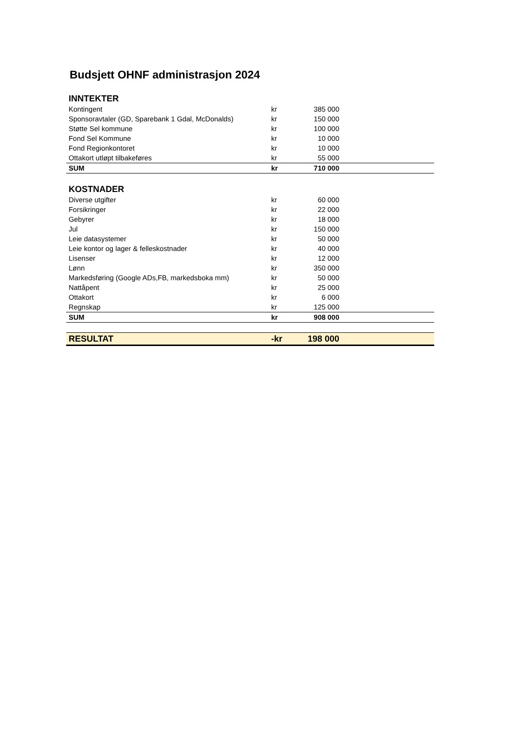Budsjett OHNF administrasjon 2024
| INNTEKTER | | | |
| Kontingent | kr | 385 000 | |
| Sponsoravtaler (GD, Sparebank 1 Gdal, McDonalds) | kr | 150 000 | |
| Støtte Sel kommune | kr | 100 000 | |
| Fond Sel Kommune | kr | 10 000 | |
| Fond Regionkontoret | kr | 10 000 | |
| Ottakort utløpt tilbakeføres | kr | 55 000 | |
| SUM | kr | 710 000 | |
| KOSTNADER | | | |
| Diverse utgifter | kr | 60 000 | |
| Forsikringer | kr | 22 000 | |
| Gebyrer | kr | 18 000 | |
| Jul | kr | 150 000 | |
| Leie datasystemer | kr | 50 000 | |
| Leie kontor og lager & felleskostnader | kr | 40 000 | |
| Lisenser | kr | 12 000 | |
| Lønn | kr | 350 000 | |
| Markedsføring (Google ADs,FB, markedsboka mm) | kr | 50 000 | |
| Nattåpent | kr | 25 000 | |
| Ottakort | kr | 6 000 | |
| Regnskap | kr | 125 000 | |
| SUM | kr | 908 000 | |
| RESULTAT | -kr | 198 000 | |